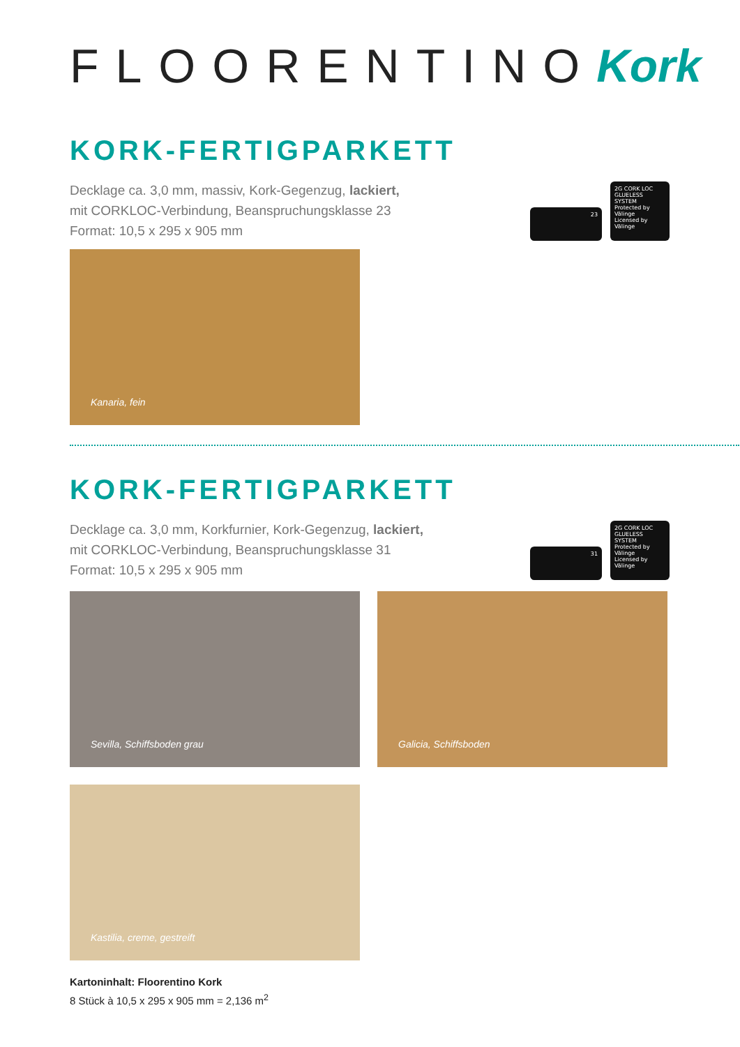FLOORENTINO Kork
KORK-FERTIGPARKETT
Decklage ca. 3,0 mm, massiv, Kork-Gegenzug, lackiert,
mit CORKLOC-Verbindung, Beanspruchungsklasse 23
Format: 10,5 x 295 x 905 mm
23
2G CORK LOC
GLUELESS SYSTEM
Protected by Välinge
Licensed by Välinge
Kanaria, fein
KORK-FERTIGPARKETT
Decklage ca. 3,0 mm, Korkfurnier, Kork-Gegenzug, lackiert,
mit CORKLOC-Verbindung, Beanspruchungsklasse 31
Format: 10,5 x 295 x 905 mm
31
2G CORK LOC
GLUELESS SYSTEM
Protected by Välinge
Licensed by Välinge
Sevilla, Schiffsboden grau
Galicia, Schiffsboden
Kastilia, creme, gestreift
Kartoninhalt: Floorentino Kork
8 Stück à 10,5 x 295 x 905 mm = 2,136 m<sup>2</sup>